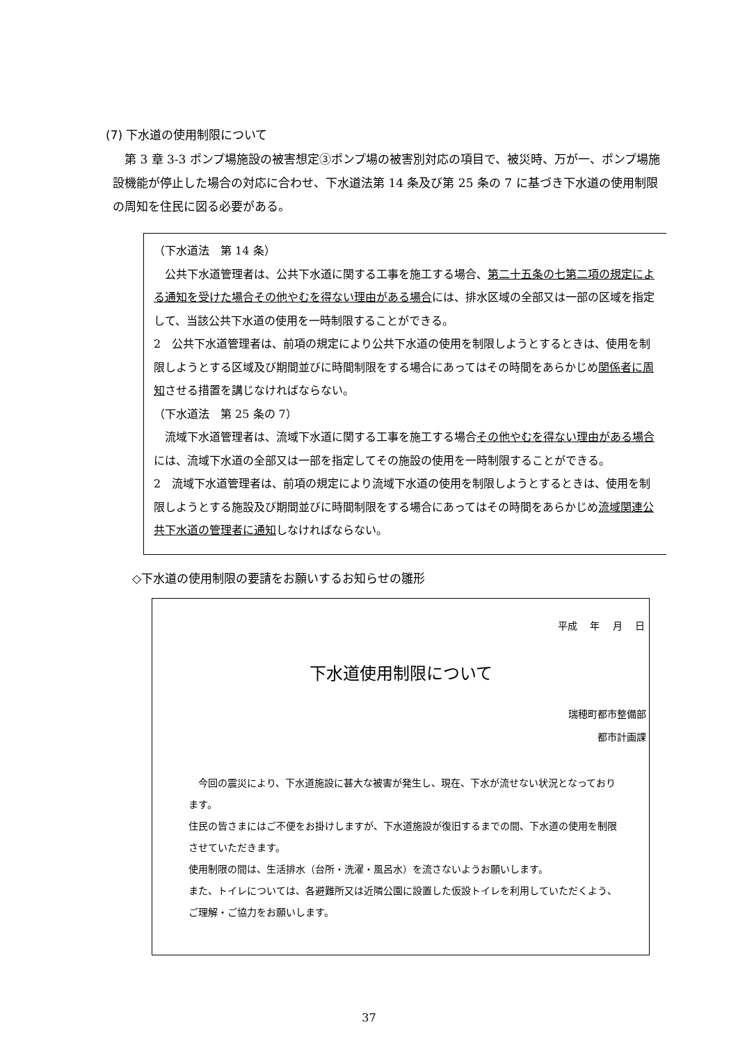(7) 下水道の使用制限について
　第 3 章 3-3 ポンプ場施設の被害想定③ポンプ場の被害別対応の項目で、被災時、万が一、ポンプ場施設機能が停止した場合の対応に合わせ、下水道法第 14 条及び第 25 条の 7 に基づき下水道の使用制限の周知を住民に図る必要がある。
（下水道法　第 14 条）
　公共下水道管理者は、公共下水道に関する工事を施工する場合、第二十五条の七第二項の規定による通知を受けた場合その他やむを得ない理由がある場合には、排水区域の全部又は一部の区域を指定して、当該公共下水道の使用を一時制限することができる。
2　公共下水道管理者は、前項の規定により公共下水道の使用を制限しようとするときは、使用を制限しようとする区域及び期間並びに時間制限をする場合にあってはその時間をあらかじめ関係者に周知させる措置を講じなければならない。
（下水道法　第 25 条の 7）
　流域下水道管理者は、流域下水道に関する工事を施工する場合その他やむを得ない理由がある場合には、流域下水道の全部又は一部を指定してその施設の使用を一時制限することができる。
2　流域下水道管理者は、前項の規定により流域下水道の使用を制限しようとするときは、使用を制限しようとする施設及び期間並びに時間制限をする場合にあってはその時間をあらかじめ流域関連公共下水道の管理者に通知しなければならない。
◇下水道の使用制限の要請をお願いするお知らせの雛形
平成　 年　 月　 日
下水道使用制限について
瑞穂町都市整備部
都市計画課
　今回の震災により、下水道施設に甚大な被害が発生し、現在、下水が流せない状況となっております。
住民の皆さまにはご不便をお掛けしますが、下水道施設が復旧するまでの間、下水道の使用を制限させていただきます。
使用制限の間は、生活排水（台所・洗濯・風呂水）を流さないようお願いします。
また、トイレについては、各避難所又は近隣公園に設置した仮設トイレを利用していただくよう、ご理解・ご協力をお願いします。
37